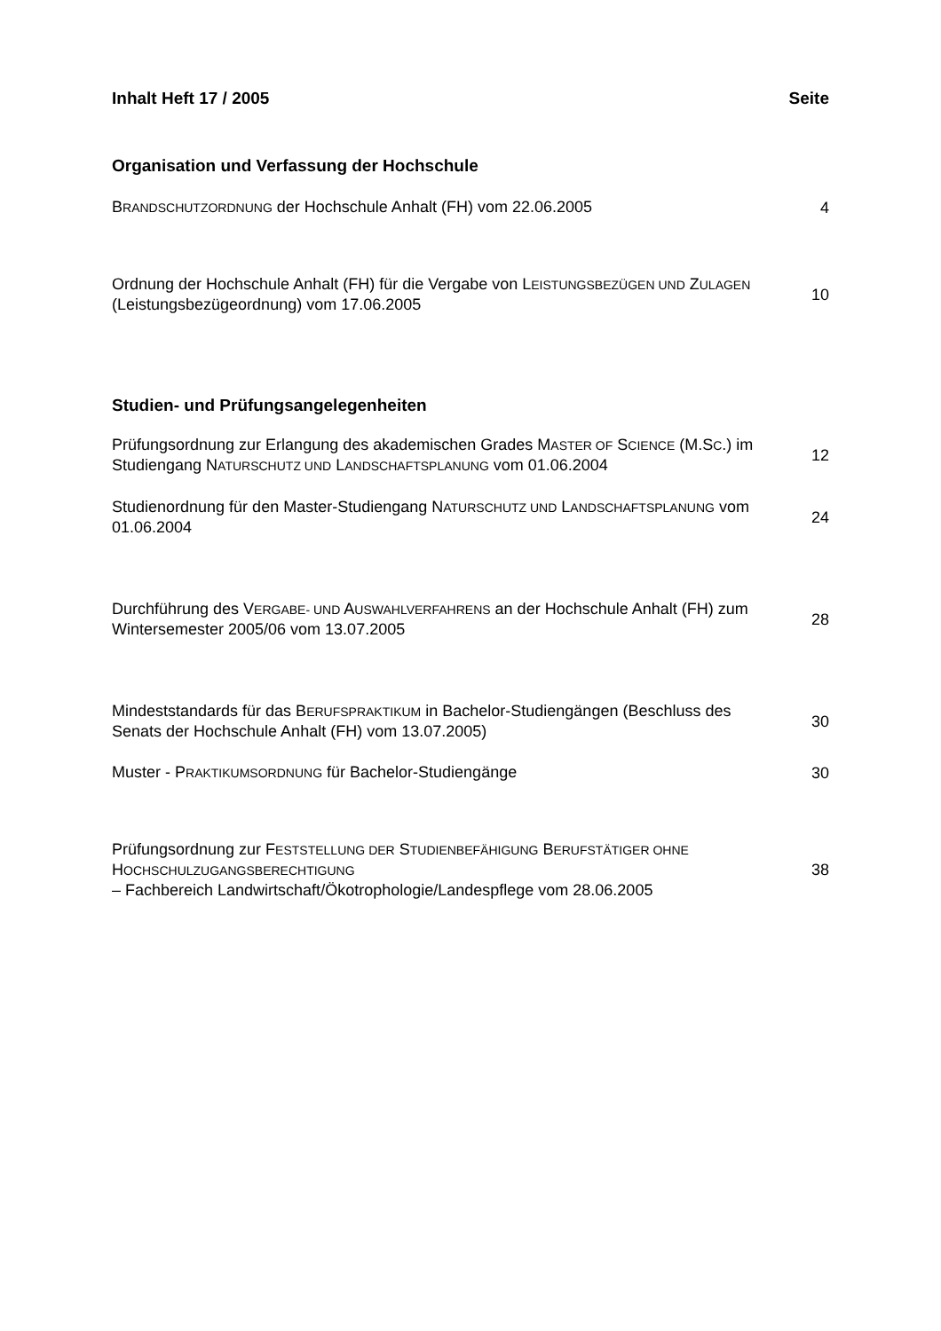Inhalt Heft 17 / 2005 Seite
Organisation und Verfassung der Hochschule
BRANDSCHUTZORDNUNG der Hochschule Anhalt (FH) vom 22.06.2005 4
Ordnung der Hochschule Anhalt (FH) für die Vergabe von LEISTUNGSBEZÜGEN UND ZULAGEN (Leistungsbezügeordnung) vom 17.06.2005 10
Studien- und Prüfungsangelegenheiten
Prüfungsordnung zur Erlangung des akademischen Grades MASTER OF SCIENCE (M.SC.) im Studiengang NATURSCHUTZ UND LANDSCHAFTSPLANUNG vom 01.06.2004 12
Studienordnung für den Master-Studiengang NATURSCHUTZ UND LANDSCHAFTSPLANUNG vom 01.06.2004 24
Durchführung des VERGABE- UND AUSWAHLVERFAHRENS an der Hochschule Anhalt (FH) zum Wintersemester 2005/06 vom 13.07.2005 28
Mindeststandards für das BERUFSPRAKTIKUM in Bachelor-Studiengängen (Beschluss des Senats der Hochschule Anhalt (FH) vom 13.07.2005) 30
Muster - PRAKTIKUMSORDNUNG für Bachelor-Studiengänge 30
Prüfungsordnung zur FESTSTELLUNG DER STUDIENBEFÄHIGUNG BERUFSTÄTIGER OHNE HOCHSCHULZUGANGSBERECHTIGUNG
– Fachbereich Landwirtschaft/Ökotrophologie/Landespflege vom 28.06.2005 38